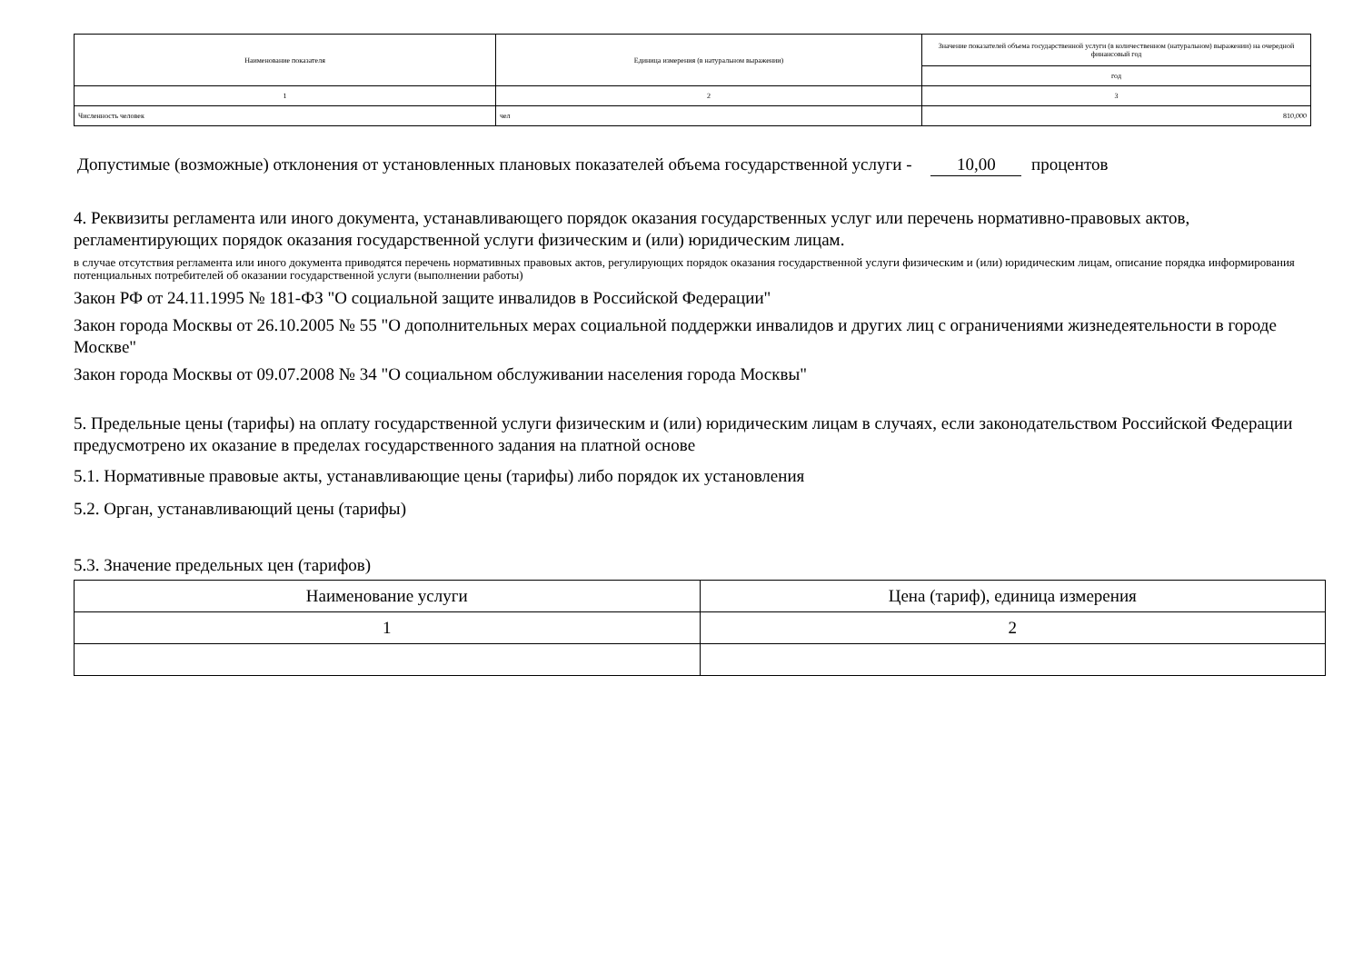| Наименование показателя | Единица измерения (в натуральном выражении) | Значение показателей объема государственной услуги (в количественном (натуральном) выражении) на очередной финансовый год |
| --- | --- | --- |
| | | год |
| 1 | 2 | 3 |
| Численность человек | чел | 810,000 |
Допустимые (возможные) отклонения от установленных плановых показателей объема государственной услуги - 10,00 процентов
4. Реквизиты регламента или иного документа, устанавливающего порядок оказания государственных услуг или перечень нормативно-правовых актов, регламентирующих порядок оказания государственной услуги физическим и (или) юридическим лицам.
в случае отсутствия регламента или иного документа приводятся перечень нормативных правовых актов, регулирующих порядок оказания государственной услуги физическим и (или) юридическим лицам, описание порядка информирования потенциальных потребителей об оказании государственной услуги (выполнении работы)
Закон РФ от 24.11.1995 № 181-ФЗ "О социальной защите инвалидов в Российской Федерации"
Закон города Москвы от 26.10.2005 № 55 "О дополнительных мерах социальной поддержки инвалидов и других лиц с ограничениями жизнедеятельности в городе Москве"
Закон города Москвы от 09.07.2008 № 34 "О социальном обслуживании населения города Москвы"
5. Предельные цены (тарифы) на оплату государственной услуги физическим и (или) юридическим лицам в случаях, если законодательством Российской Федерации предусмотрено их оказание в пределах государственного задания на платной основе
5.1. Нормативные правовые акты, устанавливающие цены (тарифы) либо порядок их установления
5.2. Орган, устанавливающий цены (тарифы)
5.3. Значение предельных цен (тарифов)
| Наименование услуги | Цена (тариф), единица измерения |
| --- | --- |
| 1 | 2 |